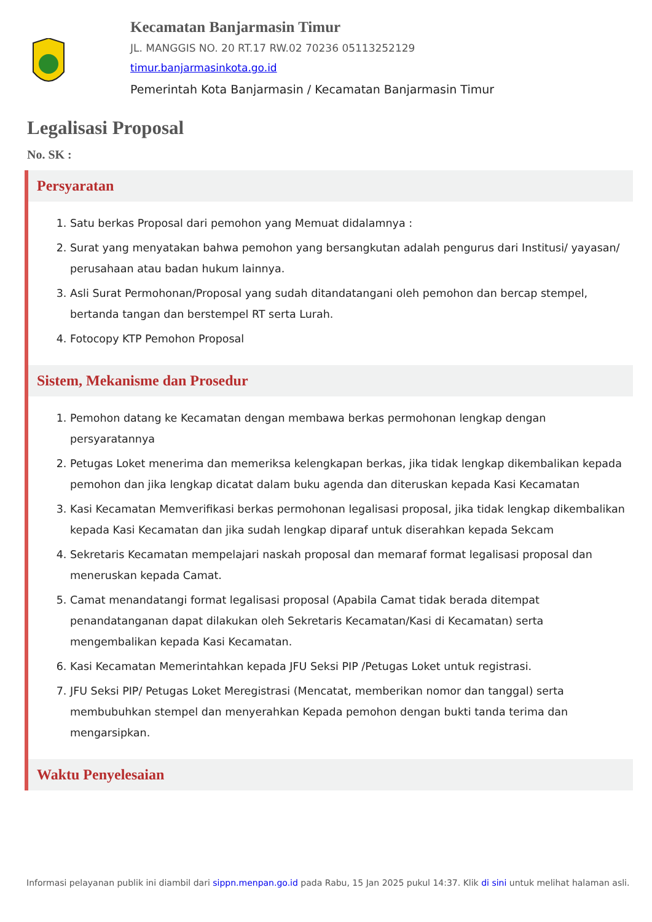Kecamatan Banjarmasin Timur
JL. MANGGIS NO. 20 RT.17 RW.02 70236 05113252129
timur.banjarmasinkota.go.id
Pemerintah Kota Banjarmasin / Kecamatan Banjarmasin Timur
Legalisasi Proposal
No. SK :
Persyaratan
1. Satu berkas Proposal dari pemohon yang Memuat didalamnya :
2. Surat yang menyatakan bahwa pemohon yang bersangkutan adalah pengurus dari Institusi/ yayasan/ perusahaan atau badan hukum lainnya.
3. Asli Surat Permohonan/Proposal yang sudah ditandatangani oleh pemohon dan bercap stempel, bertanda tangan dan berstempel RT serta Lurah.
4. Fotocopy KTP Pemohon Proposal
Sistem, Mekanisme dan Prosedur
1. Pemohon datang ke Kecamatan dengan membawa berkas permohonan lengkap dengan persyaratannya
2. Petugas Loket menerima dan memeriksa kelengkapan berkas, jika tidak lengkap dikembalikan kepada pemohon dan jika lengkap dicatat dalam buku agenda dan diteruskan kepada Kasi Kecamatan
3. Kasi Kecamatan Memverifikasi berkas permohonan legalisasi proposal, jika tidak lengkap dikembalikan kepada Kasi Kecamatan dan jika sudah lengkap diparaf untuk diserahkan kepada Sekcam
4. Sekretaris Kecamatan mempelajari naskah proposal dan memaraf format legalisasi proposal dan meneruskan kepada Camat.
5. Camat menandatangi format legalisasi proposal (Apabila Camat tidak berada ditempat penandatanganan dapat dilakukan oleh Sekretaris Kecamatan/Kasi di Kecamatan) serta mengembalikan kepada Kasi Kecamatan.
6. Kasi Kecamatan Memerintahkan kepada JFU Seksi PIP /Petugas Loket untuk registrasi.
7. JFU Seksi PIP/ Petugas Loket Meregistrasi (Mencatat, memberikan nomor dan tanggal) serta membubuhkan stempel dan menyerahkan Kepada pemohon dengan bukti tanda terima dan mengarsipkan.
Waktu Penyelesaian
Informasi pelayanan publik ini diambil dari sippn.menpan.go.id pada Rabu, 15 Jan 2025 pukul 14:37. Klik di sini untuk melihat halaman asli.